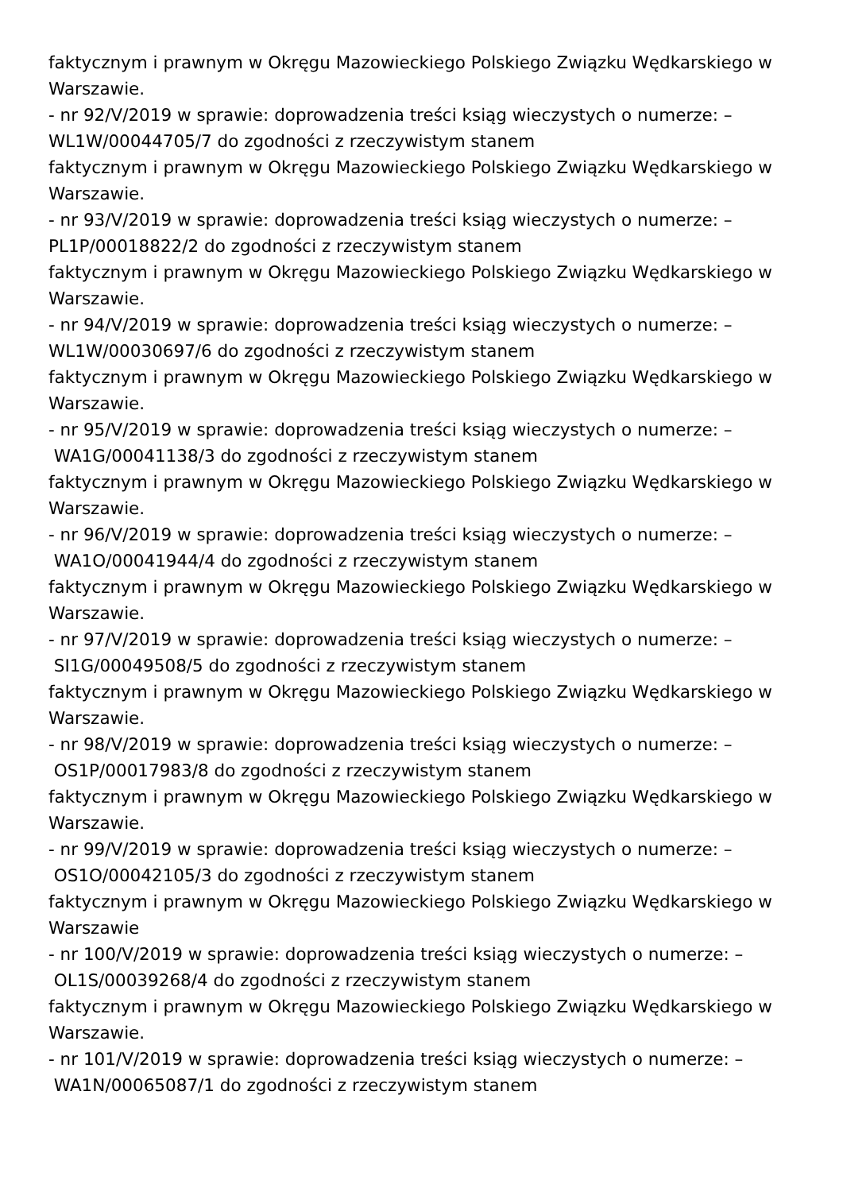faktycznym i prawnym w Okręgu Mazowieckiego Polskiego Związku Wędkarskiego w
Warszawie.
- nr 92/V/2019 w sprawie: doprowadzenia treści ksiąg wieczystych o numerze: –
WL1W/00044705/7 do zgodności z rzeczywistym stanem
faktycznym i prawnym w Okręgu Mazowieckiego Polskiego Związku Wędkarskiego w
Warszawie.
- nr 93/V/2019 w sprawie: doprowadzenia treści ksiąg wieczystych o numerze: –
PL1P/00018822/2 do zgodności z rzeczywistym stanem
faktycznym i prawnym w Okręgu Mazowieckiego Polskiego Związku Wędkarskiego w
Warszawie.
- nr 94/V/2019 w sprawie: doprowadzenia treści ksiąg wieczystych o numerze: –
WL1W/00030697/6 do zgodności z rzeczywistym stanem
faktycznym i prawnym w Okręgu Mazowieckiego Polskiego Związku Wędkarskiego w
Warszawie.
- nr 95/V/2019 w sprawie: doprowadzenia treści ksiąg wieczystych o numerze: –
WA1G/00041138/3 do zgodności z rzeczywistym stanem
faktycznym i prawnym w Okręgu Mazowieckiego Polskiego Związku Wędkarskiego w
Warszawie.
- nr 96/V/2019 w sprawie: doprowadzenia treści ksiąg wieczystych o numerze: –
WA1O/00041944/4 do zgodności z rzeczywistym stanem
faktycznym i prawnym w Okręgu Mazowieckiego Polskiego Związku Wędkarskiego w
Warszawie.
- nr 97/V/2019 w sprawie: doprowadzenia treści ksiąg wieczystych o numerze: –
SI1G/00049508/5 do zgodności z rzeczywistym stanem
faktycznym i prawnym w Okręgu Mazowieckiego Polskiego Związku Wędkarskiego w
Warszawie.
- nr 98/V/2019 w sprawie: doprowadzenia treści ksiąg wieczystych o numerze: –
OS1P/00017983/8 do zgodności z rzeczywistym stanem
faktycznym i prawnym w Okręgu Mazowieckiego Polskiego Związku Wędkarskiego w
Warszawie.
- nr 99/V/2019 w sprawie: doprowadzenia treści ksiąg wieczystych o numerze: –
OS1O/00042105/3 do zgodności z rzeczywistym stanem
faktycznym i prawnym w Okręgu Mazowieckiego Polskiego Związku Wędkarskiego w
Warszawie
- nr 100/V/2019 w sprawie: doprowadzenia treści ksiąg wieczystych o numerze: –
OL1S/00039268/4 do zgodności z rzeczywistym stanem
faktycznym i prawnym w Okręgu Mazowieckiego Polskiego Związku Wędkarskiego w
Warszawie.
- nr 101/V/2019 w sprawie: doprowadzenia treści ksiąg wieczystych o numerze: –
WA1N/00065087/1 do zgodności z rzeczywistym stanem